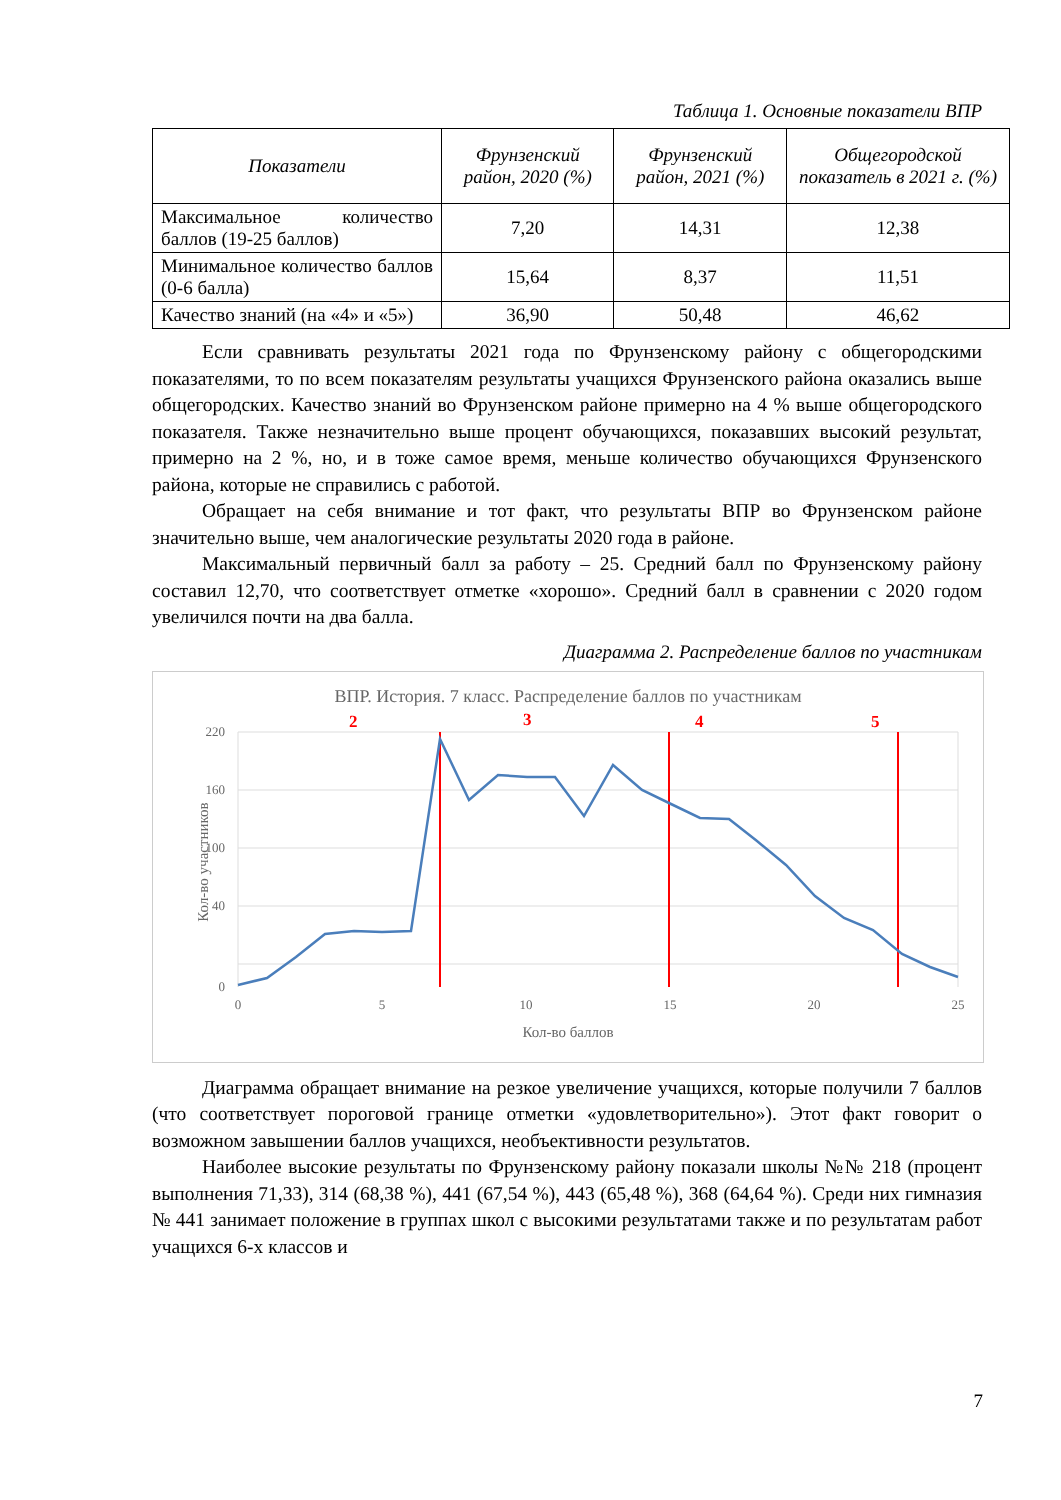Таблица 1. Основные показатели ВПР
| Показатели | Фрунзенский район, 2020 (%) | Фрунзенский район, 2021 (%) | Общегородской показатель в 2021 г. (%) |
| --- | --- | --- | --- |
| Максимальное количество баллов (19-25 баллов) | 7,20 | 14,31 | 12,38 |
| Минимальное количество баллов (0-6 балла) | 15,64 | 8,37 | 11,51 |
| Качество знаний (на «4» и «5») | 36,90 | 50,48 | 46,62 |
Если сравнивать результаты 2021 года по Фрунзенскому району с общегородскими показателями, то по всем показателям результаты учащихся Фрунзенского района оказались выше общегородских. Качество знаний во Фрунзенском районе примерно на 4 % выше общегородского показателя. Также незначительно выше процент обучающихся, показавших высокий результат, примерно на 2 %, но, и в тоже самое время, меньше количество обучающихся Фрунзенского района, которые не справились с работой.
Обращает на себя внимание и тот факт, что результаты ВПР во Фрунзенском районе значительно выше, чем аналогические результаты 2020 года в районе.
Максимальный первичный балл за работу – 25. Средний балл по Фрунзенскому району составил 12,70, что соответствует отметке «хорошо». Средний балл в сравнении с 2020 годом увеличился почти на два балла.
Диаграмма 2. Распределение баллов по участникам
ВПР. История. 7 класс. Распределение баллов по участникам
2
3
4
5
220
160
100
40
0
0
5
10
15
20
25
Кол-во баллов
Кол-во участников
Диаграмма обращает внимание на резкое увеличение учащихся, которые получили 7 баллов (что соответствует пороговой границе отметки «удовлетворительно»). Этот факт говорит о возможном завышении баллов учащихся, необъективности результатов.
Наиболее высокие результаты по Фрунзенскому району показали школы №№ 218 (процент выполнения 71,33), 314 (68,38 %), 441 (67,54 %), 443 (65,48 %), 368 (64,64 %). Среди них гимназия № 441 занимает положение в группах школ с высокими результатами также и по результатам работ учащихся 6-х классов и
7